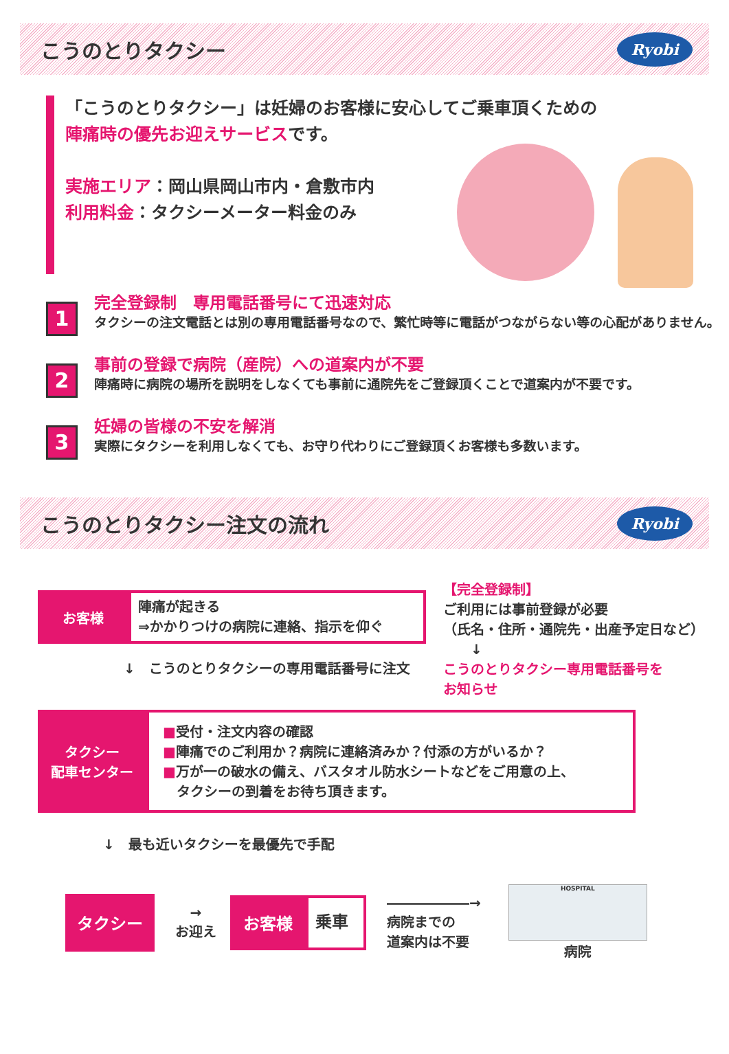こうのとりタクシー
Ryobi
「こうのとりタクシー」は妊婦のお客様に安心してご乗車頂くための
陣痛時の優先お迎えサービスです。
実施エリア：岡山県岡山市内・倉敷市内
利用料金：タクシーメーター料金のみ
1
完全登録制　専用電話番号にて迅速対応
タクシーの注文電話とは別の専用電話番号なので、繁忙時等に電話がつながらない等の心配がありません。
2
事前の登録で病院（産院）への道案内が不要
陣痛時に病院の場所を説明をしなくても事前に通院先をご登録頂くことで道案内が不要です。
3
妊婦の皆様の不安を解消
実際にタクシーを利用しなくても、お守り代わりにご登録頂くお客様も多数います。
こうのとりタクシー注文の流れ
Ryobi
お客様
陣痛が起きる
⇒かかりつけの病院に連絡、指示を仰ぐ
↓　こうのとりタクシーの専用電話番号に注文
【完全登録制】
ご利用には事前登録が必要
（氏名・住所・通院先・出産予定日など）
　　↓
こうのとりタクシー専用電話番号を
お知らせ
タクシー
配車センター
■受付・注文内容の確認
■陣痛でのご利用か？病院に連絡済みか？付添の方がいるか？
■万が一の破水の備え、バスタオル防水シートなどをご用意の上、
　タクシーの到着をお待ち頂きます。
↓　最も近いタクシーを最優先で手配
タクシー
→
お迎え
お客様
乗車
――――――→
病院までの
道案内は不要
HOSPITAL
病院